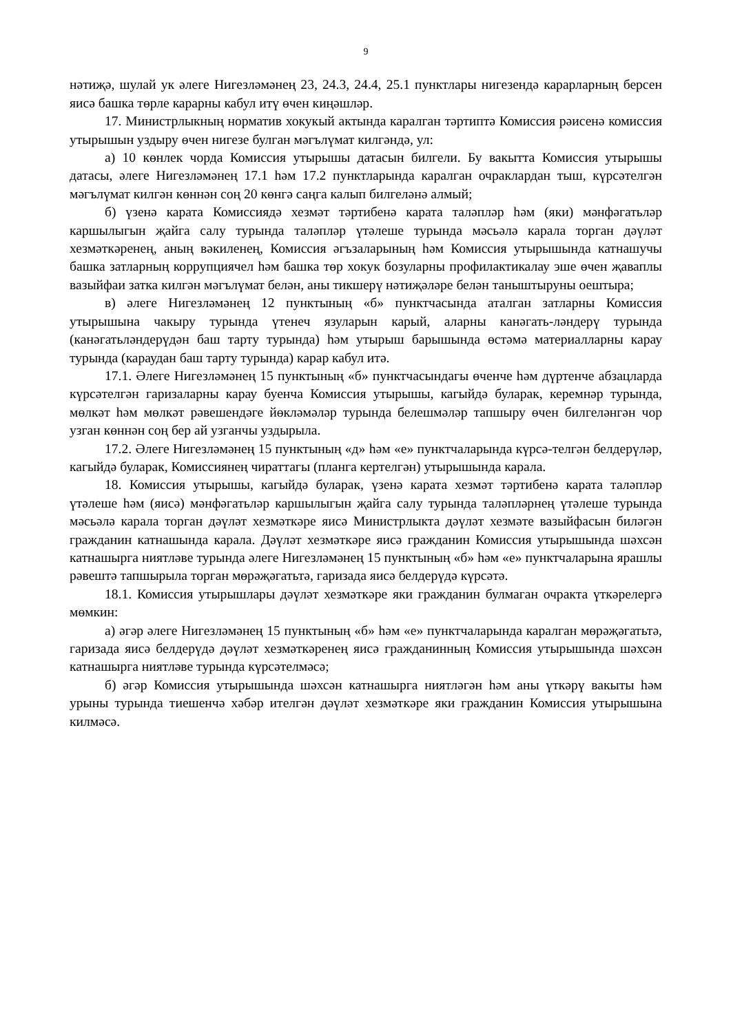9
нәтиҗә, шулай ук әлеге Нигезләмәнең 23, 24.3, 24.4, 25.1 пунктлары нигезендә карарларның берсен яисә башка төрле карарны кабул итү өчен киңәшләр.
17. Министрлыкның норматив хокукый актында каралган тәртиптә Комиссия рәисенә комиссия утырышын уздыру өчен нигезе булган мәгълүмат килгәндә, ул:
а) 10 көнлек чорда Комиссия утырышы датасын билгели. Бу вакытта Комиссия утырышы датасы, әлеге Нигезләмәнең 17.1 һәм 17.2 пунктларында каралган очраклардан тыш, күрсәтелгән мәгълүмат килгән көннән соң 20 көнгә саңга калып билгеләнә алмый;
б) үзенә карата Комиссиядә хезмәт тәртибенә карата таләпләр һәм (яки) мәнфәгатьләр каршылыгын җайга салу турында таләпләр үтәлеше турында мәсьәлә карала торган дәүләт хезмәткәренең, аның вәкиленең, Комиссия әгъзаларының һәм Комиссия утырышында катнашучы башка затларның коррупциячел һәм башка төр хокук бозуларны профилактикалау эше өчен җаваплы вазыйфаи затка килгән мәгълүмат белән, аны тикшерү нәтиҗәләре белән таныштыруны оештыра;
в) әлеге Нигезләмәнең 12 пунктының «б» пунктчасында аталган затларны Комиссия утырышына чакыру турында үтенеч язуларын карый, аларны канәгать-ләндерү турында (канәгатьләндерүдән баш тарту турында) һәм утырыш барышында өстәмә материалларны карау турында (караудан баш тарту турында) карар кабул итә.
17.1. Әлеге Нигезләмәнең 15 пунктының «б» пунктчасындагы өченче һәм дүртенче абзацларда күрсәтелгән гаризаларны карау буенча Комиссия утырышы, кагыйдә буларак, керемнәр турында, мөлкәт һәм мөлкәт рәвешендәге йөкләмәләр турында белешмәләр тапшыру өчен билгеләнгән чор узган көннән соң бер ай узганчы уздырыла.
17.2. Әлеге Нигезләмәнең 15 пунктының «д» һәм «е» пунктчаларында күрсә-телгән белдерүләр, кагыйдә буларак, Комиссиянең чираттагы (планга кертелгән) утырышында карала.
18. Комиссия утырышы, кагыйдә буларак, үзенә карата хезмәт тәртибенә карата таләпләр үтәлеше һәм (яисә) мәнфәгатьләр каршылыгын җайга салу турында таләпләрнең үтәлеше турында мәсьәлә карала торган дәүләт хезмәткәре яисә Министрлыкта дәүләт хезмәте вазыйфасын биләгән гражданин катнашында карала. Дәүләт хезмәткәре яисә гражданин Комиссия утырышында шәхсән катнашырга ниятләве турында әлеге Нигезләмәнең 15 пунктының «б» һәм «е» пунктчаларына ярашлы рәвештә тапшырыла торган мөрәҗәгатьтә, гаризада яисә белдерүдә күрсәтә.
18.1. Комиссия утырышлары дәүләт хезмәткәре яки гражданин булмаган очракта үткәрелергә мөмкин:
а) әгәр әлеге Нигезләмәнең 15 пунктының «б» һәм «е» пунктчаларында каралган мөрәҗәгатьтә, гаризада яисә белдерүдә дәүләт хезмәткәренең яисә гражданинның Комиссия утырышында шәхсән катнашырга ниятләве турында күрсәтелмәсә;
б) әгәр Комиссия утырышында шәхсән катнашырга ниятләгән һәм аны үткәрү вакыты һәм урыны турында тиешенчә хәбәр ителгән дәүләт хезмәткәре яки гражданин Комиссия утырышына килмәсә.